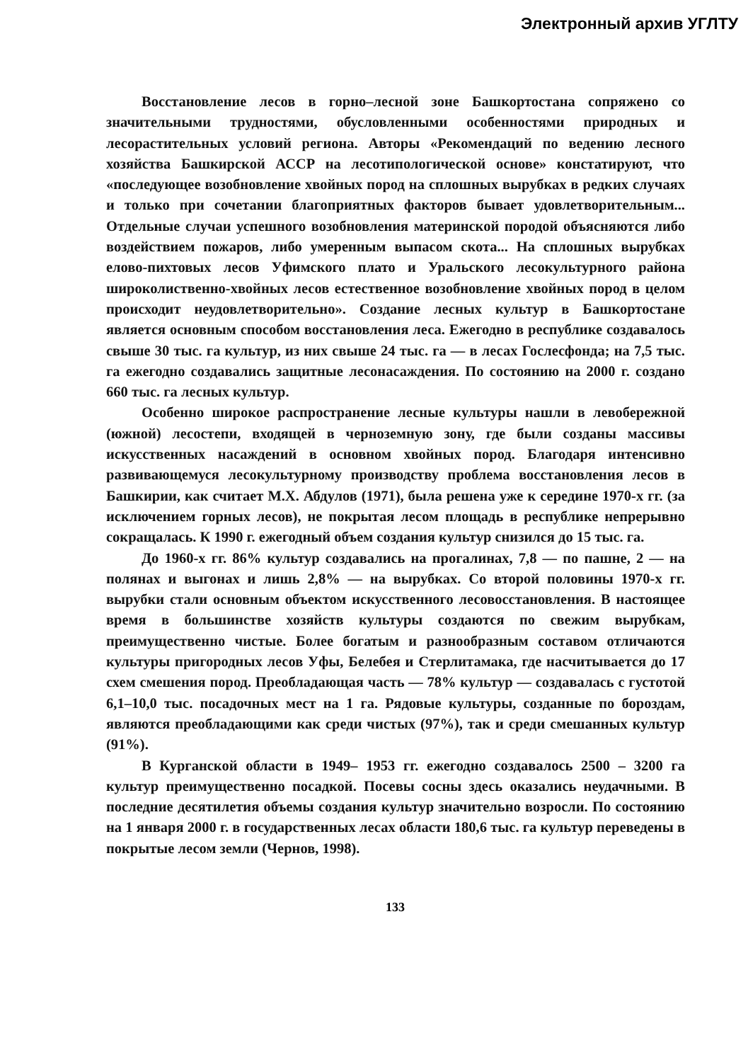Электронный архив УГЛТУ
Восстановление лесов в горно–лесной зоне Башкортостана сопряжено со значительными трудностями, обусловленными особенностями природных и лесорастительных условий региона. Авторы «Рекомендаций по ведению лесного хозяйства Башкирской АССР на лесотипологической основе» констатируют, что «последующее возобновление хвойных пород на сплошных вырубках в редких случаях и только при сочетании благоприятных факторов бывает удовлетворительным... Отдельные случаи успешного возобновления материнской породой объясняются либо воздействием пожаров, либо умеренным выпасом скота... На сплошных вырубках елово-пихтовых лесов Уфимского плато и Уральского лесокультурного района широколиственно-хвойных лесов естественное возобновление хвойных пород в целом происходит неудовлетворительно». Создание лесных культур в Башкортостане является основным способом восстановления леса. Ежегодно в республике создавалось свыше 30 тыс. га культур, из них свыше 24 тыс. га — в лесах Гослесфонда; на 7,5 тыс. га ежегодно создавались защитные лесонасаждения. По состоянию на 2000 г. создано 660 тыс. га лесных культур.
Особенно широкое распространение лесные культуры нашли в левобережной (южной) лесостепи, входящей в черноземную зону, где были созданы массивы искусственных насаждений в основном хвойных пород. Благодаря интенсивно развивающемуся лесокультурному производству проблема восстановления лесов в Башкирии, как считает М.Х. Абдулов (1971), была решена уже к середине 1970-х гг. (за исключением горных лесов), не покрытая лесом площадь в республике непрерывно сокращалась. К 1990 г. ежегодный объем создания культур снизился до 15 тыс. га.
До 1960-х гг. 86% культур создавались на прогалинах, 7,8 — по пашне, 2 — на полянах и выгонах и лишь 2,8% — на вырубках. Со второй половины 1970-х гг. вырубки стали основным объектом искусственного лесовосстановления. В настоящее время в большинстве хозяйств культуры создаются по свежим вырубкам, преимущественно чистые. Более богатым и разнообразным составом отличаются культуры пригородных лесов Уфы, Белебея и Стерлитамака, где насчитывается до 17 схем смешения пород. Преобладающая часть — 78% культур — создавалась с густотой 6,1–10,0 тыс. посадочных мест на 1 га. Рядовые культуры, созданные по бороздам, являются преобладающими как среди чистых (97%), так и среди смешанных культур (91%).
В Курганской области в 1949– 1953 гг. ежегодно создавалось 2500 – 3200 га культур преимущественно посадкой. Посевы сосны здесь оказались неудачными. В последние десятилетия объемы создания культур значительно возросли. По состоянию на 1 января 2000 г. в государственных лесах области 180,6 тыс. га культур переведены в покрытые лесом земли (Чернов, 1998).
133